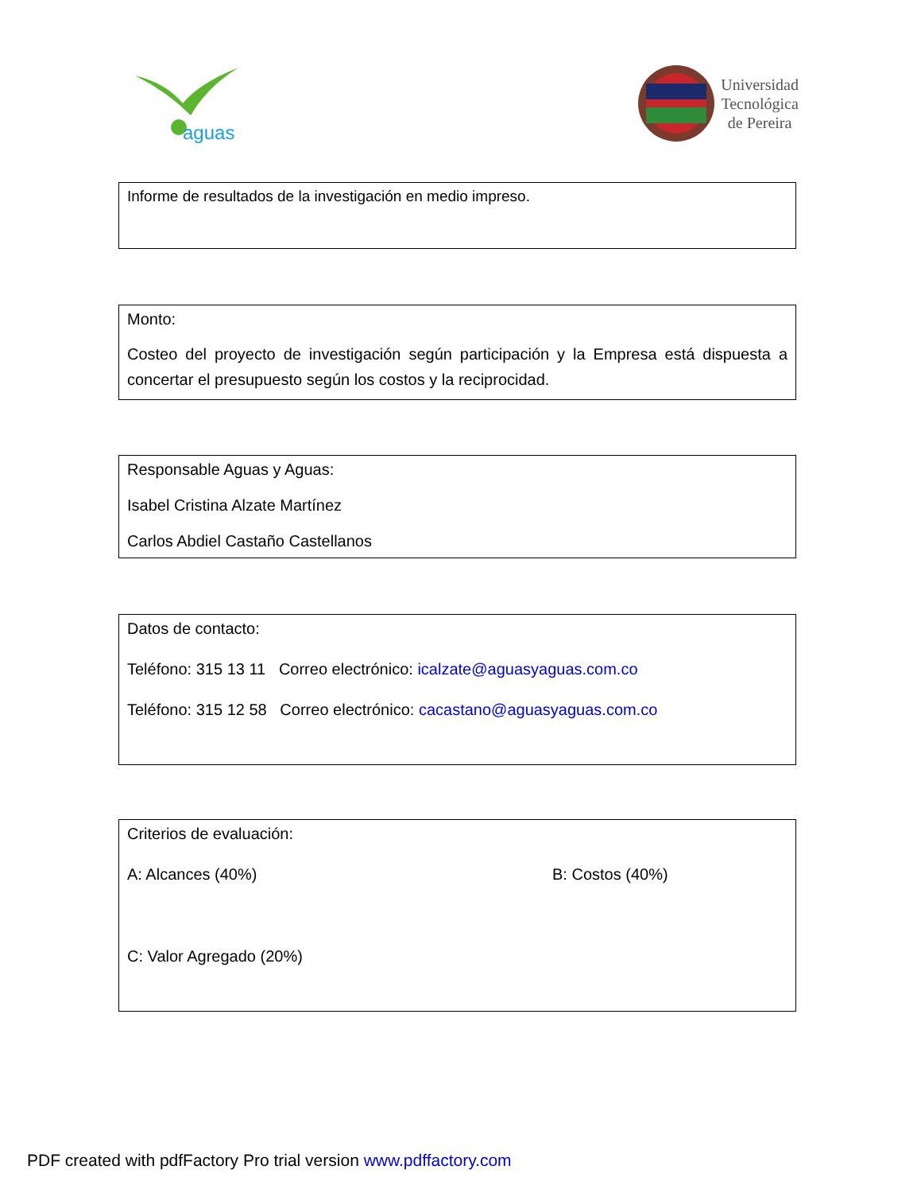aguas
Universidad
Tecnológica
de Pereira
Informe de resultados de la investigación en medio impreso.
Monto:
Costeo del proyecto de investigación según participación y la Empresa está dispuesta a concertar el presupuesto según los costos y la reciprocidad.
Responsable Aguas y Aguas:
Isabel Cristina Alzate Martínez
Carlos Abdiel Castaño Castellanos
Datos de contacto:
Teléfono: 315 13 11 Correo electrónico: icalzate@aguasyaguas.com.co
Teléfono: 315 12 58 Correo electrónico: cacastano@aguasyaguas.com.co
Criterios de evaluación:
A: Alcances (40%) B: Costos (40%)
C: Valor Agregado (20%)
PDF created with pdfFactory Pro trial version www.pdffactory.com